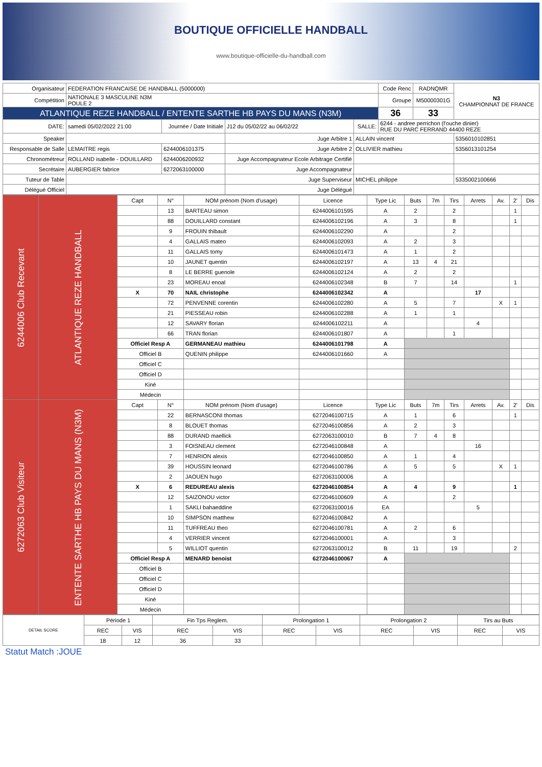BOUTIQUE OFFICIELLE HANDBALL
www.boutique-officielle-du-handball.com
| Organisateur | FEDERATION FRANCAISE DE HANDBALL (5000000) | | | | | Code Renc | RADNQMR | N3 CHAMPIONNAT DE FRANCE |
| Compétition | NATIONALE 3 MASCULINE N3M POULE 2 | | | | | Groupe | M50000301G | |
| ATLANTIQUE REZE HANDBALL / ENTENTE SARTHE HB PAYS DU MANS (N3M) | | | | | | 36 | 33 | |
| DATE: | samedi 05/02/2022 21:00 | Journée / Date Initiale | J12 du 05/02/22 au 06/02/22 | SALLE: | 6244 - andree perrichon (l'ouche dinier) RUE DU PARC FERRAND 44400 REZE | | | |
| Speaker | | | Juge Arbitre 1 | ALLAIN vincent | | | | 5356010102851 |
| Responsable de Salle | LEMAITRE regis | 6244006101375 | Juge Arbitre 2 | OLLIVIER mathieu | | | | 5356013101254 |
| Chronométreur | ROLLAND isabelle - DOUILLARD | 6244006200932 | Juge Accompagnateur Ecole Arbitrage Certifié | | | | | |
| Secrétaire | AUBERGIER fabrice | 6272063100000 | Juge Accompagnateur | | | | | |
| Tuteur de Table | | | Juge Superviseur | MICHEL philippe | | | | 5335002100666 |
| Délégué Officiel | | | Juge Délégué | | | | | |
| 6244006 Club Recevant | ATLANTIQUE REZE HANDBALL | Capt | N° | NOM prénom (Nom d'usage) | Licence | Type Lic | Buts | 7m | Tirs | Arrets | Av. | 2' | Dis |
| | | | 13 | BARTEAU simon | 6244006101595 | A | 2 | | 2 | | | 1 | |
| | | | 88 | DOUILLARD constant | 6244006102196 | A | 3 | | 8 | | | 1 | |
| | | | 9 | FROUIN thibault | 6244006102290 | A | | | 2 | | | | |
| | | | 4 | GALLAIS mateo | 6244006102093 | A | 2 | | 3 | | | | |
| | | | 11 | GALLAIS tomy | 6244006101473 | A | 1 | | 2 | | | | |
| | | | 10 | JAUNET quentin | 6244006102197 | A | 13 | 4 | 21 | | | | |
| | | | 8 | LE BERRE guenole | 6244006102124 | A | 2 | | 2 | | | | |
| | | | 23 | MOREAU enoal | 6244006102348 | B | 7 | | 14 | | | 1 | |
| | | X | 70 | NAIL christophe | 6244006102342 | A | | | | 17 | | | |
| | | | 72 | PENVENNE corentin | 6244006102280 | A | 5 | | 7 | | X | 1 | |
| | | | 21 | PIESSEAU robin | 6244006102288 | A | 1 | | 1 | | | | |
| | | | 12 | SAVARY florian | 6244006102211 | A | | | | 4 | | | |
| | | | 66 | TRAN florian | 6244006101807 | A | | | 1 | | | | |
| | | Officiel Resp A | | GERMANEAU mathieu | 6244006101798 | A | | | | | | | |
| | | Officiel B | | QUENIN philippe | 6244006101660 | A | | | | | | | |
| | | Officiel C | | | | | | | | | | | |
| | | Officiel D | | | | | | | | | | | |
| | | Kiné | | | | | | | | | | | |
| | | Médecin | | | | | | | | | | | |
| 6272063 Club Visiteur | ENTENTE SARTHE HB PAYS DU MANS (N3M) | Capt | N° | NOM prénom (Nom d'usage) | Licence | Type Lic | Buts | 7m | Tirs | Arrets | Av. | 2' | Dis |
| | | | 22 | BERNASCONI thomas | 6272046100715 | A | 1 | | 6 | | | 1 | |
| | | | 8 | BLOUET thomas | 6272046100856 | A | 2 | | 3 | | | | |
| | | | 88 | DURAND maellick | 6272063100010 | B | 7 | 4 | 8 | | | | |
| | | | 3 | FOISNEAU clement | 6272046100848 | A | | | | 16 | | | |
| | | | 7 | HENRION alexis | 6272046100850 | A | 1 | | 4 | | | | |
| | | | 39 | HOUSSIN leonard | 6272046100786 | A | 5 | | 5 | | X | 1 | |
| | | | 2 | JAOUEN hugo | 6272063100006 | A | | | | | | | |
| | | X | 6 | REDUREAU alexis | 6272046100854 | A | 4 | | 9 | | | 1 | |
| | | | 12 | SAIZONOU victor | 6272046100609 | A | | | 2 | | | | |
| | | | 1 | SAKLI bahaeddine | 6272063100016 | EA | | | | 5 | | | |
| | | | 10 | SIMPSON matthew | 6272046100842 | A | | | | | | | |
| | | | 11 | TUFFREAU theo | 6272046100781 | A | 2 | | 6 | | | | |
| | | | 4 | VERRIER vincent | 6272046100001 | A | | | 3 | | | | |
| | | | 5 | WILLIOT quentin | 6272063100012 | B | 11 | | 19 | | | 2 | |
| | | Officiel Resp A | | MENARD benoist | 6272046100067 | A | | | | | | | |
| | | Officiel B | | | | | | | | | | | |
| | | Officiel C | | | | | | | | | | | |
| | | Officiel D | | | | | | | | | | | |
| | | Kiné | | | | | | | | | | | |
| | | Médecin | | | | | | | | | | | |
| DETAIL SCORE | Période 1 | | Fin Tps Reglem. | | Prolongation 1 | | Prolongation 2 | | Tirs au Buts | |
| | REC | VIS | REC | VIS | REC | VIS | REC | VIS | REC | VIS |
| | 18 | 12 | 36 | 33 | | | | | | |
Statut Match :JOUE